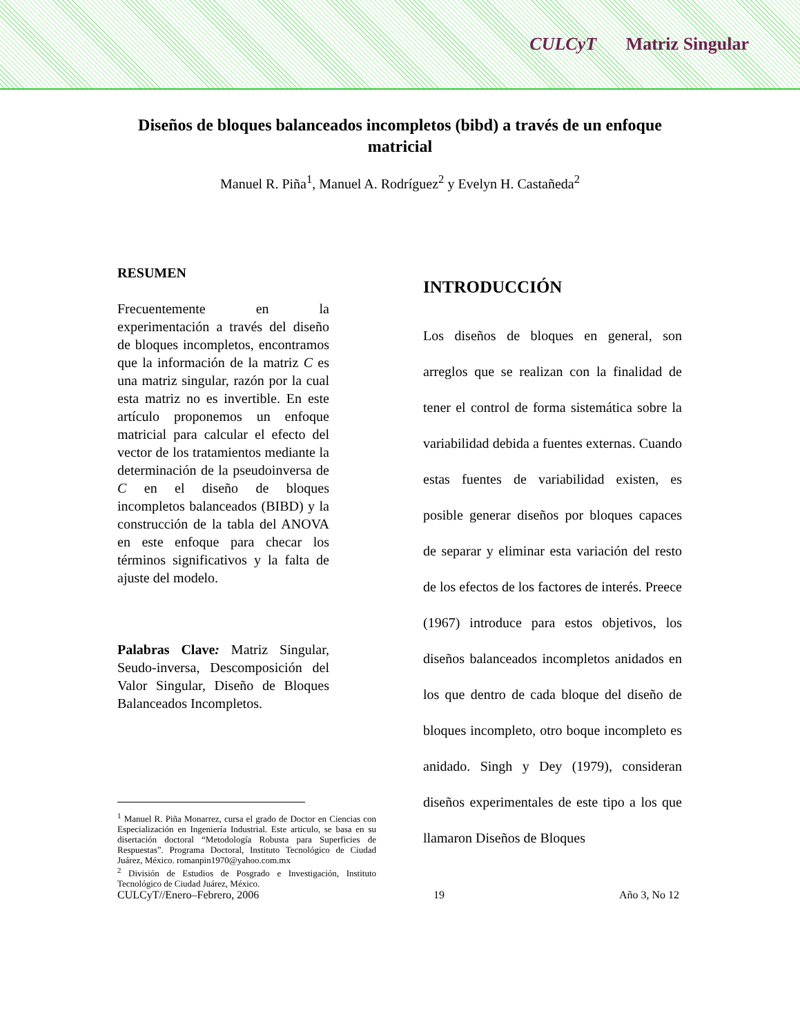CULCyT Matriz Singular
Diseños de bloques balanceados incompletos (bibd) a través de un enfoque matricial
Manuel R. Piña<sup>1</sup>, Manuel A. Rodríguez<sup>2</sup> y Evelyn H. Castañeda<sup>2</sup>
RESUMEN
Frecuentemente en la experimentación a través del diseño de bloques incompletos, encontramos que la información de la matriz C es una matriz singular, razón por la cual esta matriz no es invertible. En este artículo proponemos un enfoque matricial para calcular el efecto del vector de los tratamientos mediante la determinación de la pseudoinversa de C en el diseño de bloques incompletos balanceados (BIBD) y la construcción de la tabla del ANOVA en este enfoque para checar los términos significativos y la falta de ajuste del modelo.
Palabras Clave: Matriz Singular, Seudo-inversa, Descomposición del Valor Singular, Diseño de Bloques Balanceados Incompletos.
<sup>1</sup> Manuel R. Piña Monarrez, cursa el grado de Doctor en Ciencias con Especialización en Ingeniería Industrial. Este articulo, se basa en su disertación doctoral “Metodología Robusta para Superficies de Respuestas”. Programa Doctoral, Instituto Tecnológico de Ciudad Juárez, México. romanpin1970@yahoo.com.mx
<sup>2</sup> División de Estudios de Posgrado e Investigación, Instituto Tecnológico de Ciudad Juárez, México.
INTRODUCCIÓN
Los diseños de bloques en general, son arreglos que se realizan con la finalidad de tener el control de forma sistemática sobre la variabilidad debida a fuentes externas. Cuando estas fuentes de variabilidad existen, es posible generar diseños por bloques capaces de separar y eliminar esta variación del resto de los efectos de los factores de interés. Preece (1967) introduce para estos objetivos, los diseños balanceados incompletos anidados en los que dentro de cada bloque del diseño de bloques incompleto, otro boque incompleto es anidado. Singh y Dey (1979), consideran diseños experimentales de este tipo a los que llamaron Diseños de Bloques
CULCyT//Enero–Febrero, 2006 19 Año 3, No 12